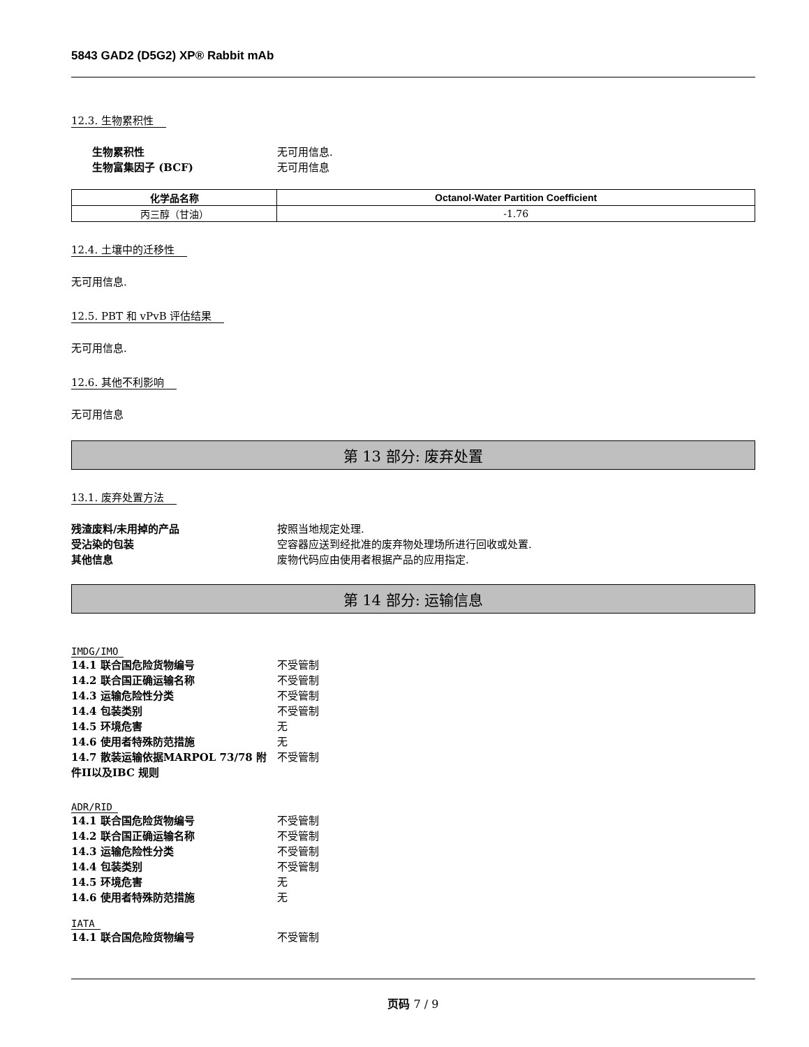5843 GAD2 (D5G2) XP® Rabbit mAb
12.3. 生物累积性
生物累积性 无可用信息.
生物富集因子 (BCF) 无可用信息
| 化学品名称 | Octanol-Water Partition Coefficient |
| --- | --- |
| 丙三醇（甘油） | -1.76 |
12.4. 土壤中的迁移性
无可用信息.
12.5. PBT 和 vPvB 评估结果
无可用信息.
12.6. 其他不利影响
无可用信息
第 13 部分: 废弃处置
13.1. 废弃处置方法
残渣废料/未用掉的产品 按照当地规定处理.
受沾染的包装 空容器应送到经批准的废弃物处理场所进行回收或处置.
其他信息 废物代码应由使用者根据产品的应用指定.
第 14 部分: 运输信息
IMDG/IMO
14.1 联合国危险货物编号 不受管制
14.2 联合国正确运输名称 不受管制
14.3 运输危险性分类 不受管制
14.4 包装类别 不受管制
14.5 环境危害 无
14.6 使用者特殊防范措施 无
14.7 散装运输依据MARPOL 73/78 附件II以及IBC 规则 不受管制
ADR/RID
14.1 联合国危险货物编号 不受管制
14.2 联合国正确运输名称 不受管制
14.3 运输危险性分类 不受管制
14.4 包装类别 不受管制
14.5 环境危害 无
14.6 使用者特殊防范措施 无
IATA
14.1 联合国危险货物编号 不受管制
页码 7 / 9